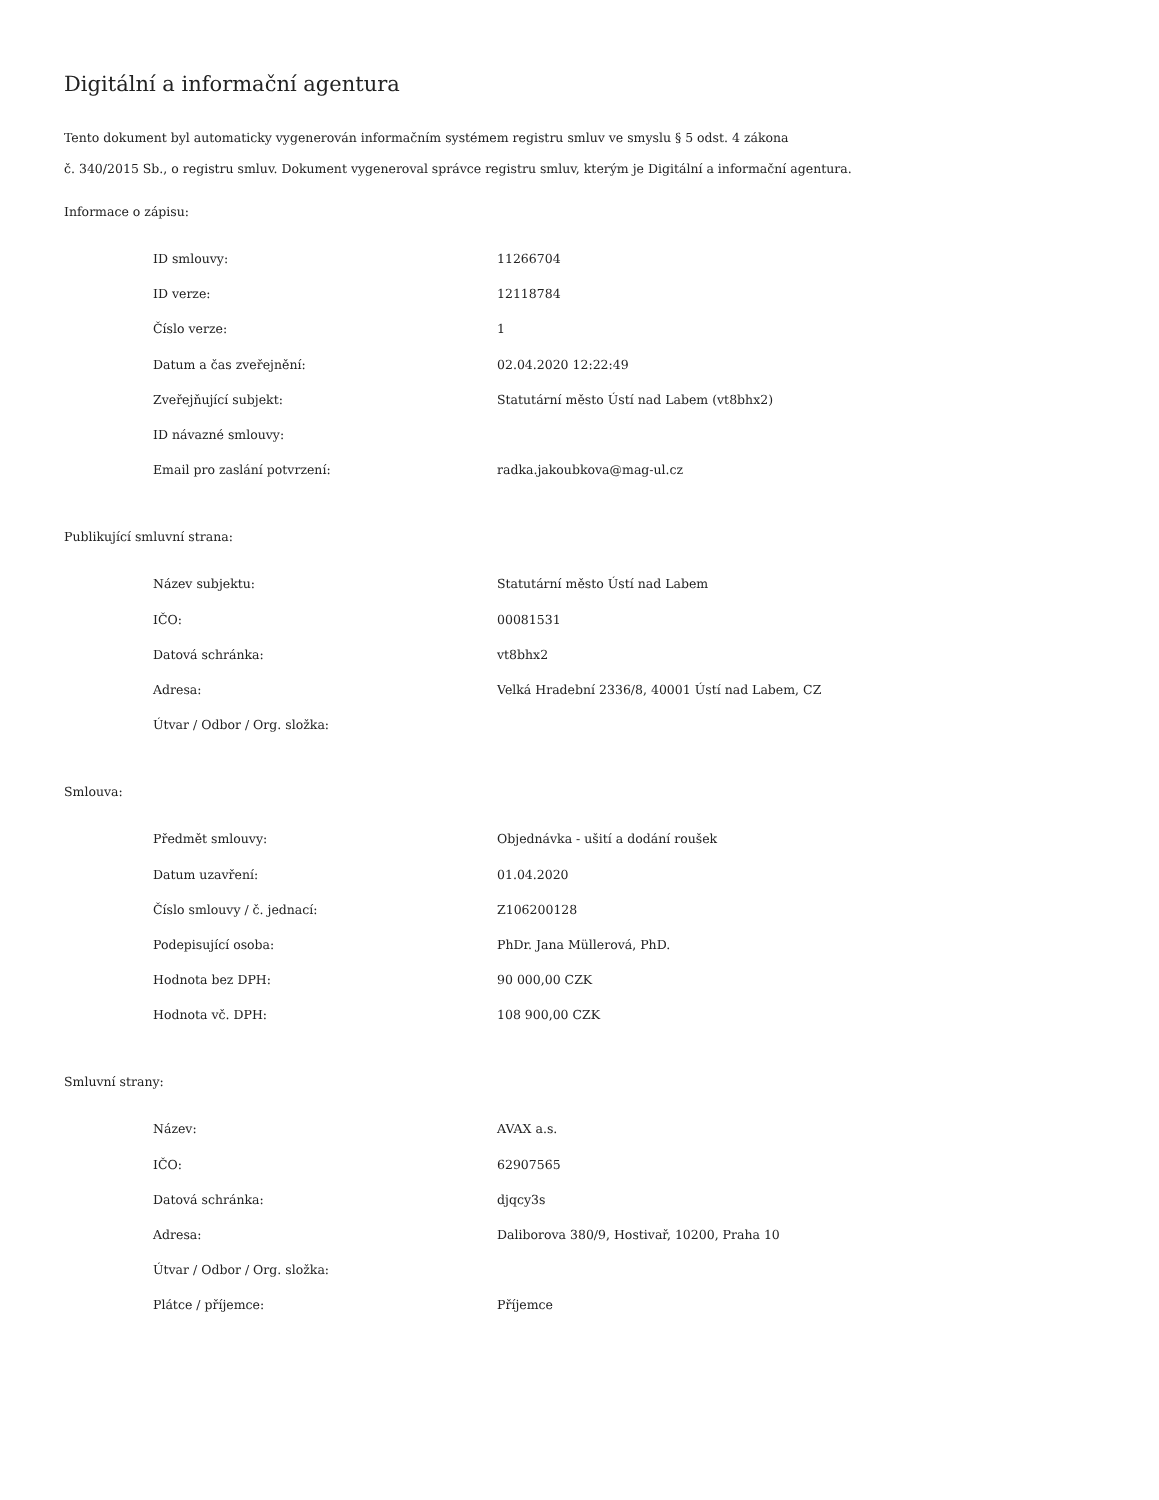Digitální a informační agentura
Tento dokument byl automaticky vygenerován informačním systémem registru smluv ve smyslu § 5 odst. 4 zákona
č. 340/2015 Sb., o registru smluv. Dokument vygeneroval správce registru smluv, kterým je Digitální a informační agentura.
Informace o zápisu:
| ID smlouvy: | 11266704 |
| ID verze: | 12118784 |
| Číslo verze: | 1 |
| Datum a čas zveřejnění: | 02.04.2020 12:22:49 |
| Zveřejňující subjekt: | Statutární město Ústí nad Labem (vt8bhx2) |
| ID návazné smlouvy: | |
| Email pro zaslání potvrzení: | radka.jakoubkova@mag-ul.cz |
Publikující smluvní strana:
| Název subjektu: | Statutární město Ústí nad Labem |
| IČO: | 00081531 |
| Datová schránka: | vt8bhx2 |
| Adresa: | Velká Hradební 2336/8, 40001 Ústí nad Labem, CZ |
| Útvar / Odbor / Org. složka: | |
Smlouva:
| Předmět smlouvy: | Objednávka - ušití a dodání roušek |
| Datum uzavření: | 01.04.2020 |
| Číslo smlouvy / č. jednací: | Z106200128 |
| Podepisující osoba: | PhDr. Jana Müllerová, PhD. |
| Hodnota bez DPH: | 90 000,00 CZK |
| Hodnota vč. DPH: | 108 900,00 CZK |
Smluvní strany:
| Název: | AVAX a.s. |
| IČO: | 62907565 |
| Datová schránka: | djqcy3s |
| Adresa: | Daliborova 380/9, Hostivař, 10200, Praha 10 |
| Útvar / Odbor / Org. složka: | |
| Plátce / příjemce: | Příjemce |